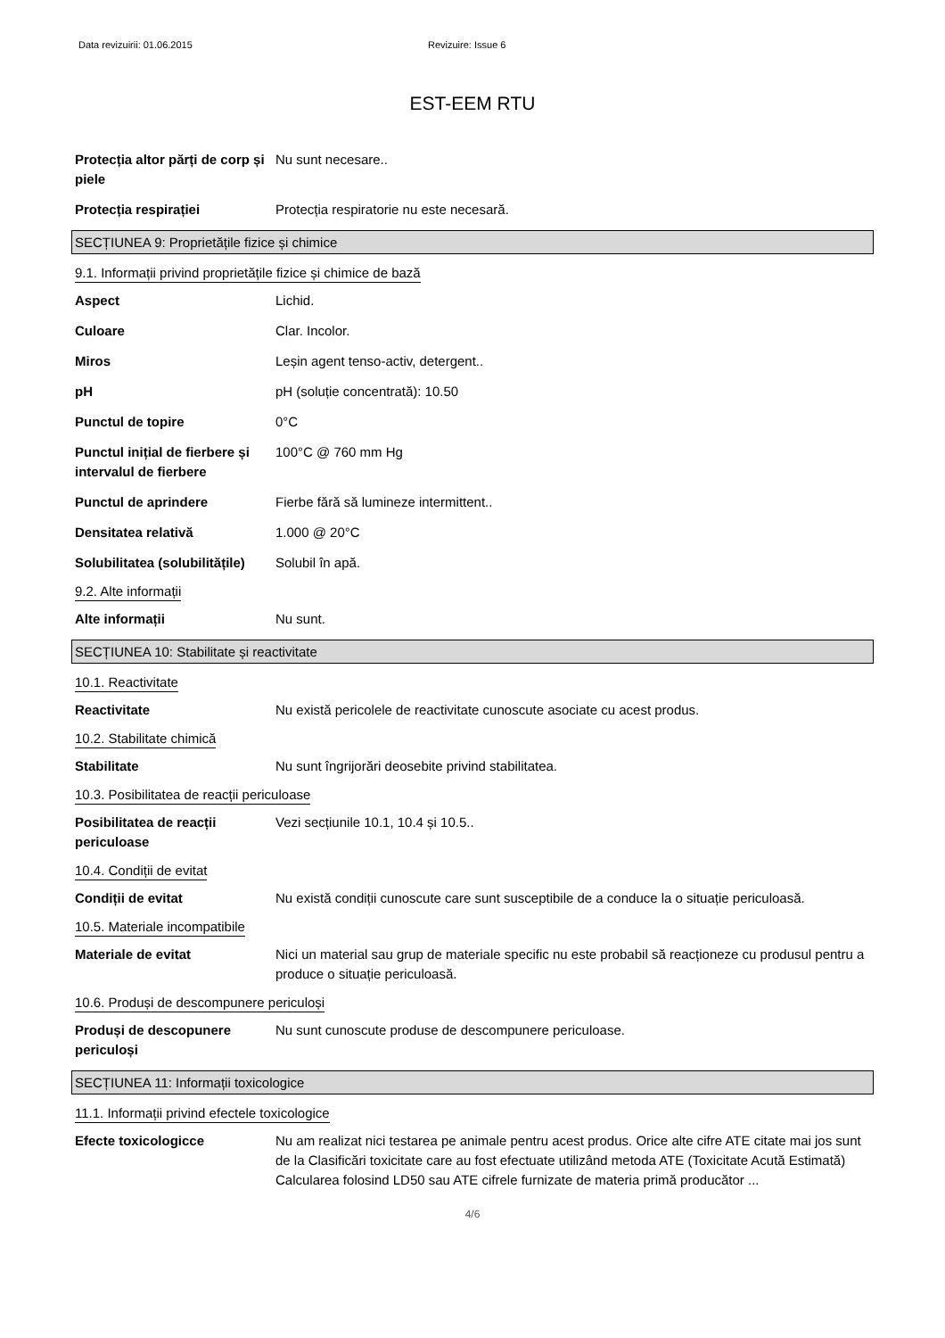Data revizuirii: 01.06.2015 Revizuire: Issue 6
EST-EEM RTU
Protecția altor părți de corp și piele
Nu sunt necesare..
Protecția respirației Protecția respiratorie nu este necesară.
SECȚIUNEA 9: Proprietățile fizice și chimice
9.1. Informații privind proprietățile fizice și chimice de bază
Aspect Lichid.
Culoare Clar. Incolor.
Miros Leșin agent tenso-activ, detergent..
pH pH (soluție concentrată): 10.50
Punctul de topire 0°C
Punctul inițial de fierbere și intervalul de fierbere
100°C @ 760 mm Hg
Punctul de aprindere Fierbe fără să lumineze intermittent..
Densitatea relativă 1.000 @ 20°C
Solubilitatea (solubilitățile)
Solubil în apă.
9.2. Alte informații
Alte informații Nu sunt.
SECȚIUNEA 10: Stabilitate și reactivitate
10.1. Reactivitate
Reactivitate Nu există pericolele de reactivitate cunoscute asociate cu acest produs.
10.2. Stabilitate chimică
Stabilitate Nu sunt îngrijorări deosebite privind stabilitatea.
10.3. Posibilitatea de reacții periculoase
Posibilitatea de reacții periculoase
Vezi secțiunile 10.1, 10.4 și 10.5..
10.4. Condiții de evitat
Condiții de evitat Nu există condiții cunoscute care sunt susceptibile de a conduce la o situație periculoasă.
10.5. Materiale incompatibile
Materiale de evitat Nici un material sau grup de materiale specific nu este probabil să reacționeze cu produsul pentru a produce o situație periculoasă.
10.6. Produși de descompunere periculoși
Produși de descopunere periculoși
Nu sunt cunoscute produse de descompunere periculoase.
SECȚIUNEA 11: Informații toxicologice
11.1. Informații privind efectele toxicologice
Efecte toxicologicce Nu am realizat nici testarea pe animale pentru acest produs. Orice alte cifre ATE citate mai jos sunt de la Clasificări toxicitate care au fost efectuate utilizând metoda ATE (Toxicitate Acută Estimată) Calcularea folosind LD50 sau ATE cifrele furnizate de materia primă producător ...
4/6